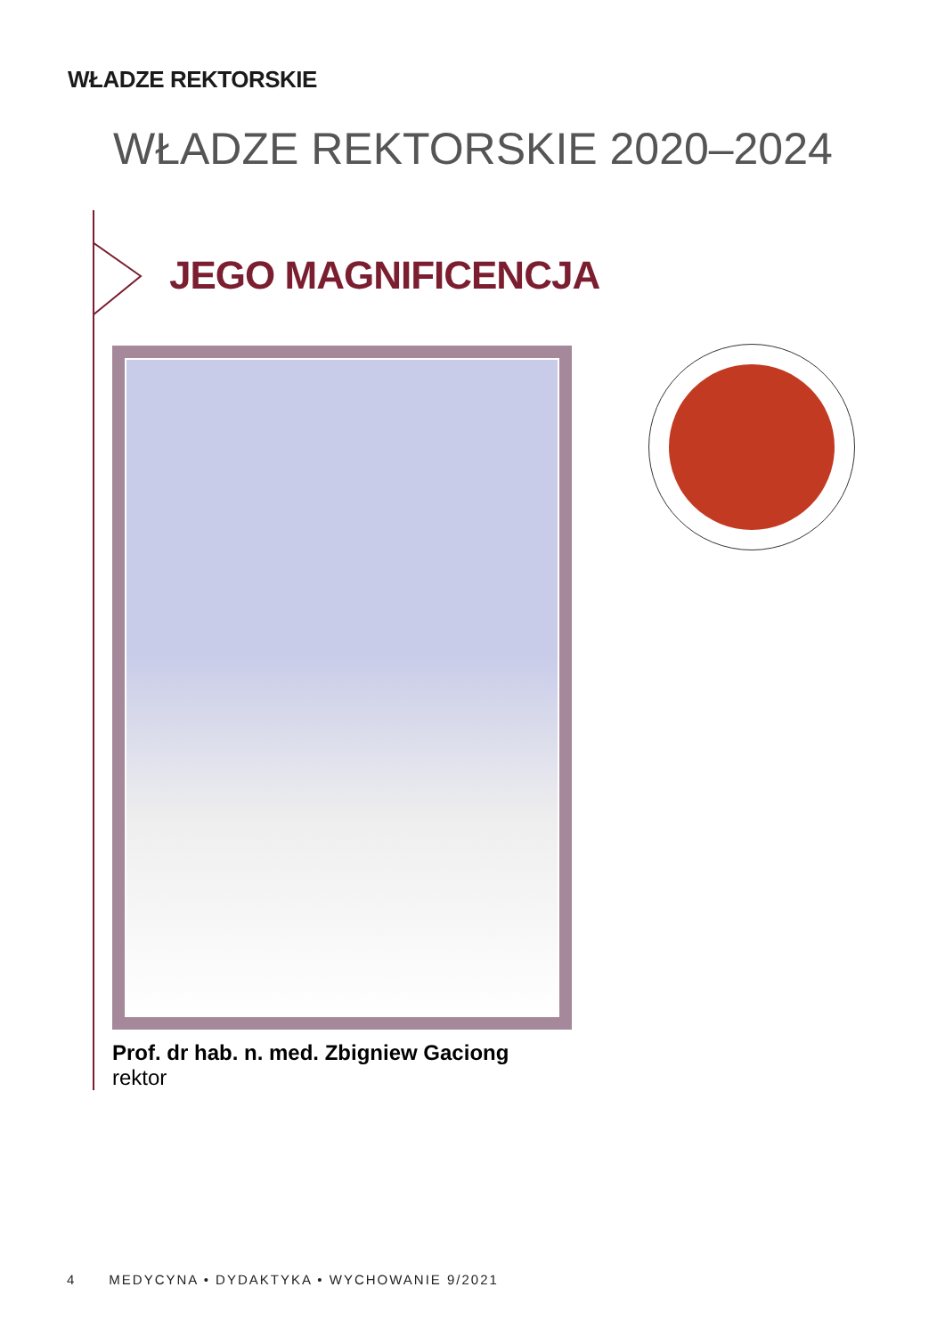WŁADZE REKTORSKIE
WŁADZE REKTORSKIE 2020–2024
JEGO MAGNIFICENCJA
Prof. dr hab. n. med. Zbigniew Gaciong
rektor
4 MEDYCYNA • DYDAKTYKA • WYCHOWANIE 9/2021